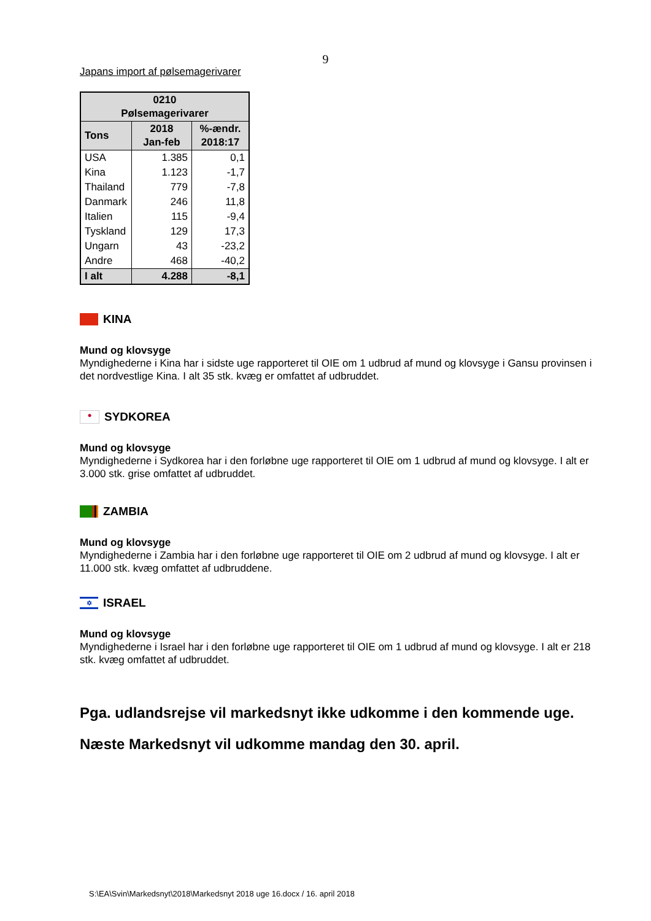9
Japans import af pølsemagerivarer
| 0210 Pølsemagerivarer | | |
| --- | --- | --- |
| Tons | 2018 Jan-feb | %-ændr. 2018:17 |
| USA | 1.385 | 0,1 |
| Kina | 1.123 | -1,7 |
| Thailand | 779 | -7,8 |
| Danmark | 246 | 11,8 |
| Italien | 115 | -9,4 |
| Tyskland | 129 | 17,3 |
| Ungarn | 43 | -23,2 |
| Andre | 468 | -40,2 |
| I alt | 4.288 | -8,1 |
KINA
Mund og klovsyge
Myndighederne i Kina har i sidste uge rapporteret til OIE om 1 udbrud af mund og klovsyge i Gansu provinsen i det nordvestlige Kina. I alt 35 stk. kvæg er omfattet af udbruddet.
● SYDKOREA
Mund og klovsyge
Myndighederne i Sydkorea har i den forløbne uge rapporteret til OIE om 1 udbrud af mund og klovsyge. I alt er 3.000 stk. grise omfattet af udbruddet.
ZAMBIA
Mund og klovsyge
Myndighederne i Zambia har i den forløbne uge rapporteret til OIE om 2 udbrud af mund og klovsyge. I alt er 11.000 stk. kvæg omfattet af udbruddene.
✡ ISRAEL
Mund og klovsyge
Myndighederne i Israel har i den forløbne uge rapporteret til OIE om 1 udbrud af mund og klovsyge. I alt er 218 stk. kvæg omfattet af udbruddet.
Pga. udlandsrejse vil markedsnyt ikke udkomme i den kommende uge.
Næste Markedsnyt vil udkomme mandag den 30. april.
S:\EA\Svin\Markedsnyt\2018\Markedsnyt 2018 uge 16.docx / 16. april 2018